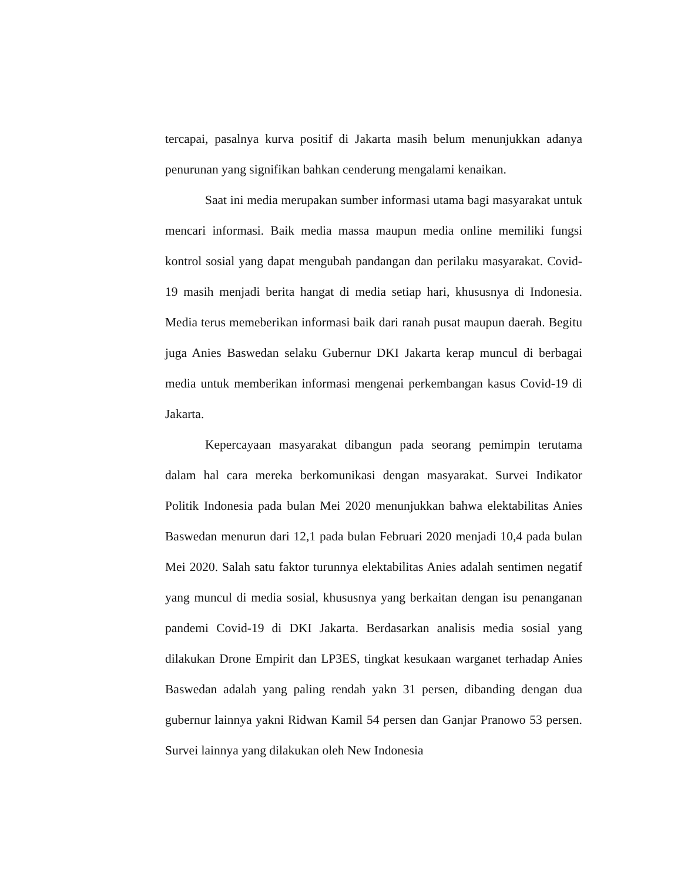tercapai, pasalnya kurva positif di Jakarta masih belum menunjukkan adanya penurunan yang signifikan bahkan cenderung mengalami kenaikan.
Saat ini media merupakan sumber informasi utama bagi masyarakat untuk mencari informasi. Baik media massa maupun media online memiliki fungsi kontrol sosial yang dapat mengubah pandangan dan perilaku masyarakat. Covid-19 masih menjadi berita hangat di media setiap hari, khususnya di Indonesia. Media terus memeberikan informasi baik dari ranah pusat maupun daerah. Begitu juga Anies Baswedan selaku Gubernur DKI Jakarta kerap muncul di berbagai media untuk memberikan informasi mengenai perkembangan kasus Covid-19 di Jakarta.
Kepercayaan masyarakat dibangun pada seorang pemimpin terutama dalam hal cara mereka berkomunikasi dengan masyarakat. Survei Indikator Politik Indonesia pada bulan Mei 2020 menunjukkan bahwa elektabilitas Anies Baswedan menurun dari 12,1 pada bulan Februari 2020 menjadi 10,4 pada bulan Mei 2020. Salah satu faktor turunnya elektabilitas Anies adalah sentimen negatif yang muncul di media sosial, khususnya yang berkaitan dengan isu penanganan pandemi Covid-19 di DKI Jakarta. Berdasarkan analisis media sosial yang dilakukan Drone Empirit dan LP3ES, tingkat kesukaan warganet terhadap Anies Baswedan adalah yang paling rendah yakn 31 persen, dibanding dengan dua gubernur lainnya yakni Ridwan Kamil 54 persen dan Ganjar Pranowo 53 persen. Survei lainnya yang dilakukan oleh New Indonesia